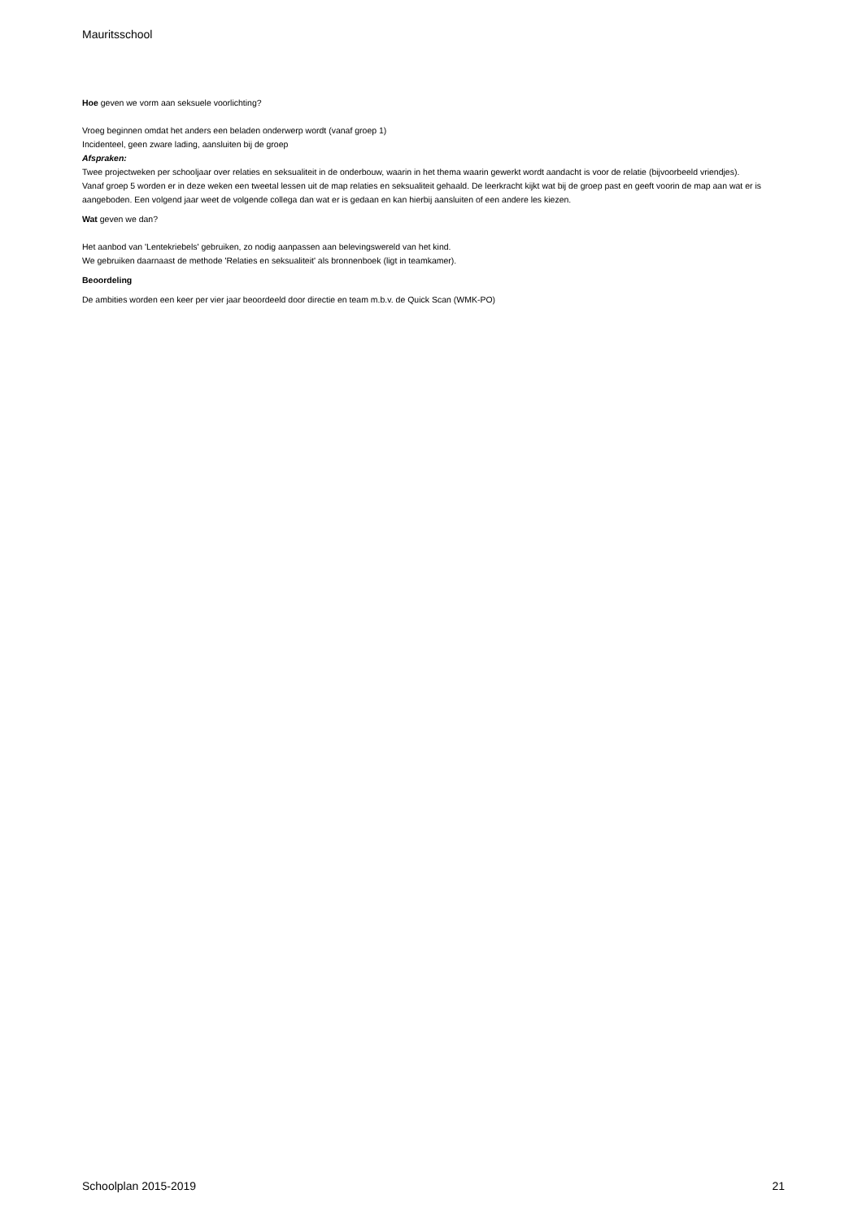Mauritsschool
Hoe geven we vorm aan seksuele voorlichting?
Vroeg beginnen omdat het anders een beladen onderwerp wordt (vanaf groep 1)
Incidenteel, geen zware lading, aansluiten bij de groep
Afspraken:
Twee projectweken per schooljaar over relaties en seksualiteit in de onderbouw, waarin in het thema waarin gewerkt wordt aandacht is voor de relatie (bijvoorbeeld vriendjes).
Vanaf groep 5 worden er in deze weken een tweetal lessen uit de map relaties en seksualiteit gehaald. De leerkracht kijkt wat bij de groep past en geeft voorin de map aan wat er is aangeboden. Een volgend jaar weet de volgende collega dan wat er is gedaan en kan hierbij aansluiten of een andere les kiezen.
Wat geven we dan?
Het aanbod van 'Lentekriebels' gebruiken, zo nodig aanpassen aan belevingswereld van het kind.
We gebruiken daarnaast de methode 'Relaties en seksualiteit' als bronnenboek (ligt in teamkamer).
Beoordeling
De ambities worden een keer per vier jaar beoordeeld door directie en team m.b.v. de Quick Scan (WMK-PO)
Schoolplan 2015-2019 21